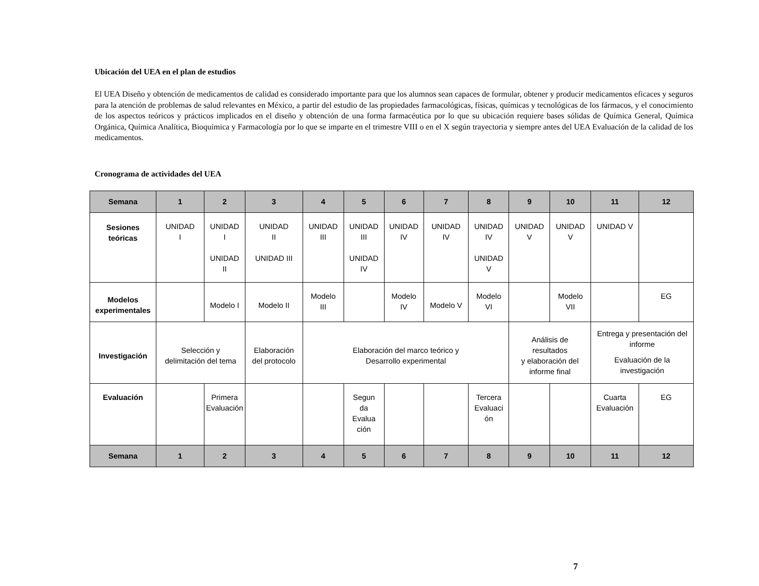Ubicación del UEA en el plan de estudios
El UEA Diseño y obtención de medicamentos de calidad es considerado importante para que los alumnos sean capaces de formular, obtener y producir medicamentos eficaces y seguros para la atención de problemas de salud relevantes en México, a partir del estudio de las propiedades farmacológicas, físicas, químicas y tecnológicas de los fármacos, y el conocimiento de los aspectos teóricos y prácticos implicados en el diseño y obtención de una forma farmacéutica por lo que su ubicación requiere bases sólidas de Química General, Química Orgánica, Química Analítica, Bioquímica y Farmacología por lo que se imparte en el trimestre VIII o en el X según trayectoria y siempre antes del UEA Evaluación de la calidad de los medicamentos.
Cronograma de actividades del UEA
| Semana | 1 | 2 | 3 | 4 | 5 | 6 | 7 | 8 | 9 | 10 | 11 | 12 |
| Sesiones teóricas | UNIDAD I | UNIDAD I UNIDAD II | UNIDAD II UNIDAD III | UNIDAD III | UNIDAD III UNIDAD IV | UNIDAD IV | UNIDAD IV | UNIDAD IV UNIDAD V | UNIDAD V | UNIDAD V | UNIDAD V | |
| Modelos experimentales | | Modelo I | Modelo II | Modelo III | | Modelo IV | Modelo V | Modelo VI | | Modelo VII | | EG |
| Investigación | Selección y delimitación del tema | | Elaboración del protocolo | Elaboración del marco teórico y Desarrollo experimental | | | | | Análisis de resultados y elaboración del informe final | | Entrega y presentación del informe Evaluación de la investigación | |
| Evaluación | | Primera Evaluación | | | Segun da Evalua ción | | | Tercera Evaluaci ón | | | Cuarta Evaluación | EG |
| Semana | 1 | 2 | 3 | 4 | 5 | 6 | 7 | 8 | 9 | 10 | 11 | 12 |
7